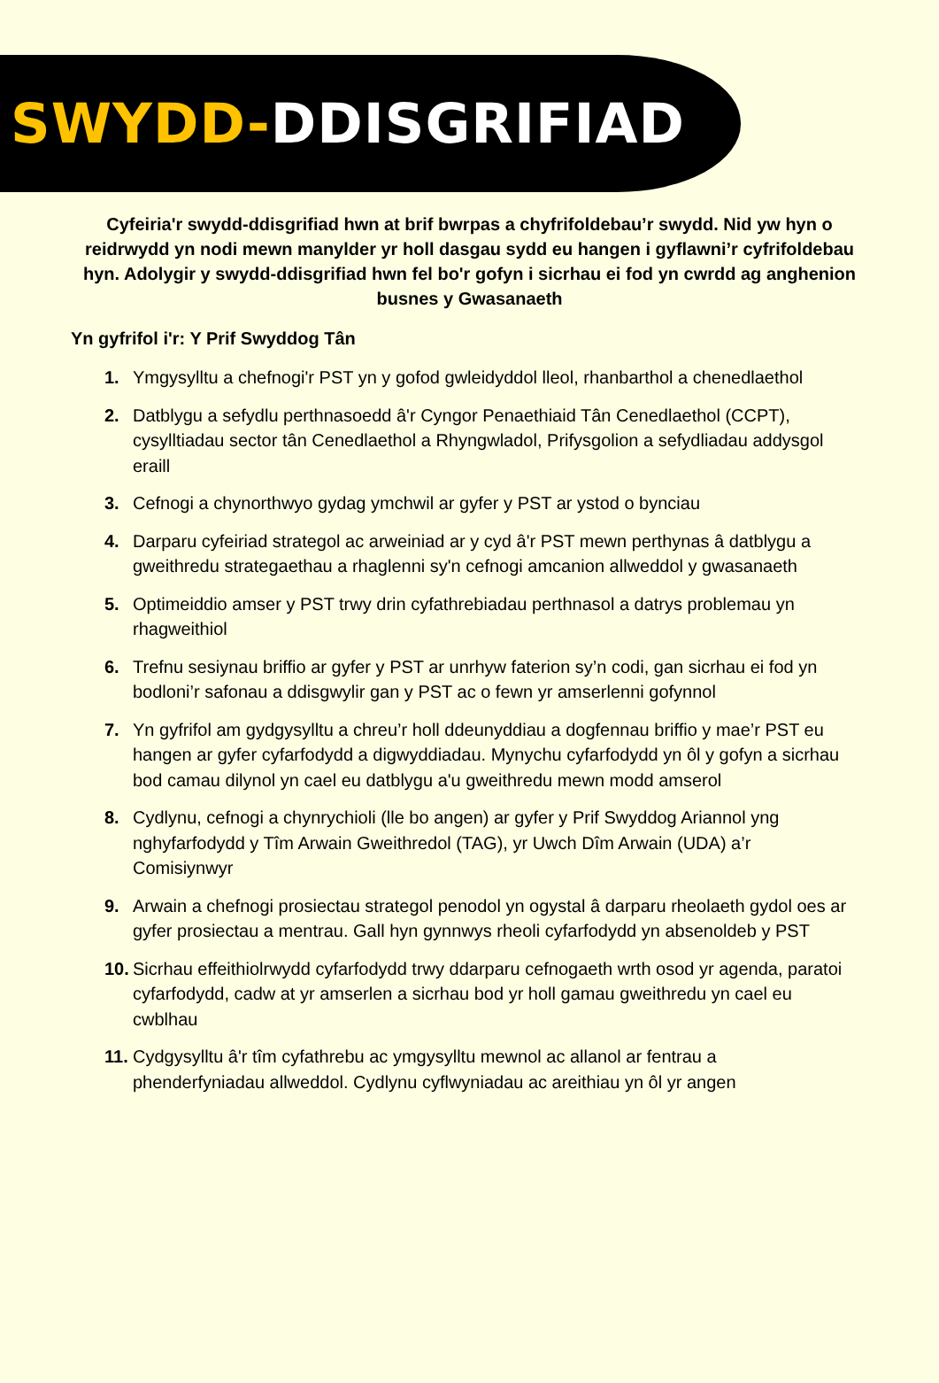SWYDD-DDISGRIFIAD
Cyfeiria'r swydd-ddisgrifiad hwn at brif bwrpas a chyfrifoldebau’r swydd. Nid yw hyn o reidrwydd yn nodi mewn manylder yr holl dasgau sydd eu hangen i gyflawni’r cyfrifoldebau hyn. Adolygir y swydd-ddisgrifiad hwn fel bo'r gofyn i sicrhau ei fod yn cwrdd ag anghenion busnes y Gwasanaeth
Yn gyfrifol i'r: Y Prif Swyddog Tân
1. Ymgysylltu a chefnogi'r PST yn y gofod gwleidyddol lleol, rhanbarthol a chenedlaethol
2. Datblygu a sefydlu perthnasoedd â'r Cyngor Penaethiaid Tân Cenedlaethol (CCPT), cysylltiadau sector tân Cenedlaethol a Rhyngwladol, Prifysgolion a sefydliadau addysgol eraill
3. Cefnogi a chynorthwyo gydag ymchwil ar gyfer y PST ar ystod o bynciau
4. Darparu cyfeiriad strategol ac arweiniad ar y cyd â'r PST mewn perthynas â datblygu a gweithredu strategaethau a rhaglenni sy'n cefnogi amcanion allweddol y gwasanaeth
5. Optimeiddio amser y PST trwy drin cyfathrebiadau perthnasol a datrys problemau yn rhagweithiol
6. Trefnu sesiynau briffio ar gyfer y PST ar unrhyw faterion sy’n codi, gan sicrhau ei fod yn bodloni’r safonau a ddisgwylir gan y PST ac o fewn yr amserlenni gofynnol
7. Yn gyfrifol am gydgysylltu a chreu’r holl ddeunyddiau a dogfennau briffio y mae’r PST eu hangen ar gyfer cyfarfodydd a digwyddiadau. Mynychu cyfarfodydd yn ôl y gofyn a sicrhau bod camau dilynol yn cael eu datblygu a'u gweithredu mewn modd amserol
8. Cydlynu, cefnogi a chynrychioli (lle bo angen) ar gyfer y Prif Swyddog Ariannol yng nghyfarfodydd y Tîm Arwain Gweithredol (TAG), yr Uwch Dîm Arwain (UDA) a’r Comisiynwyr
9. Arwain a chefnogi prosiectau strategol penodol yn ogystal â darparu rheolaeth gydol oes ar gyfer prosiectau a mentrau. Gall hyn gynnwys rheoli cyfarfodydd yn absenoldeb y PST
10. Sicrhau effeithiolrwydd cyfarfodydd trwy ddarparu cefnogaeth wrth osod yr agenda, paratoi cyfarfodydd, cadw at yr amserlen a sicrhau bod yr holl gamau gweithredu yn cael eu cwblhau
11. Cydgysylltu â'r tîm cyfathrebu ac ymgysylltu mewnol ac allanol ar fentrau a phenderfyniadau allweddol. Cydlynu cyflwyniadau ac areithiau yn ôl yr angen